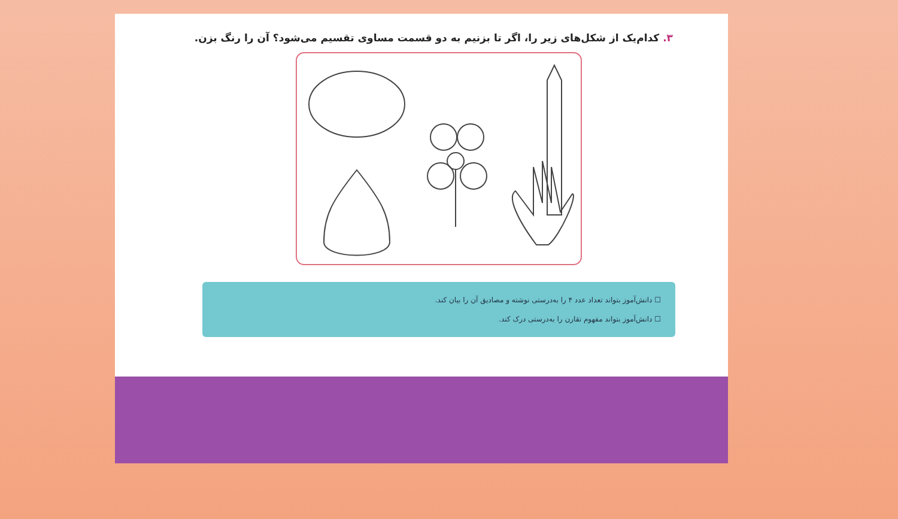۳. کدام‌یک از شکل‌های زیر را، اگر تا بزنیم به دو قسمت مساوی تقسیم می‌شود؟ آن را رنگ بزن.
☐ دانش‌آموز بتواند تعداد عدد ۴ را به‌درستی نوشته و مصادیق آن را بیان کند.
☐ دانش‌آموز بتواند مفهوم تقارن را به‌درستی درک کند.